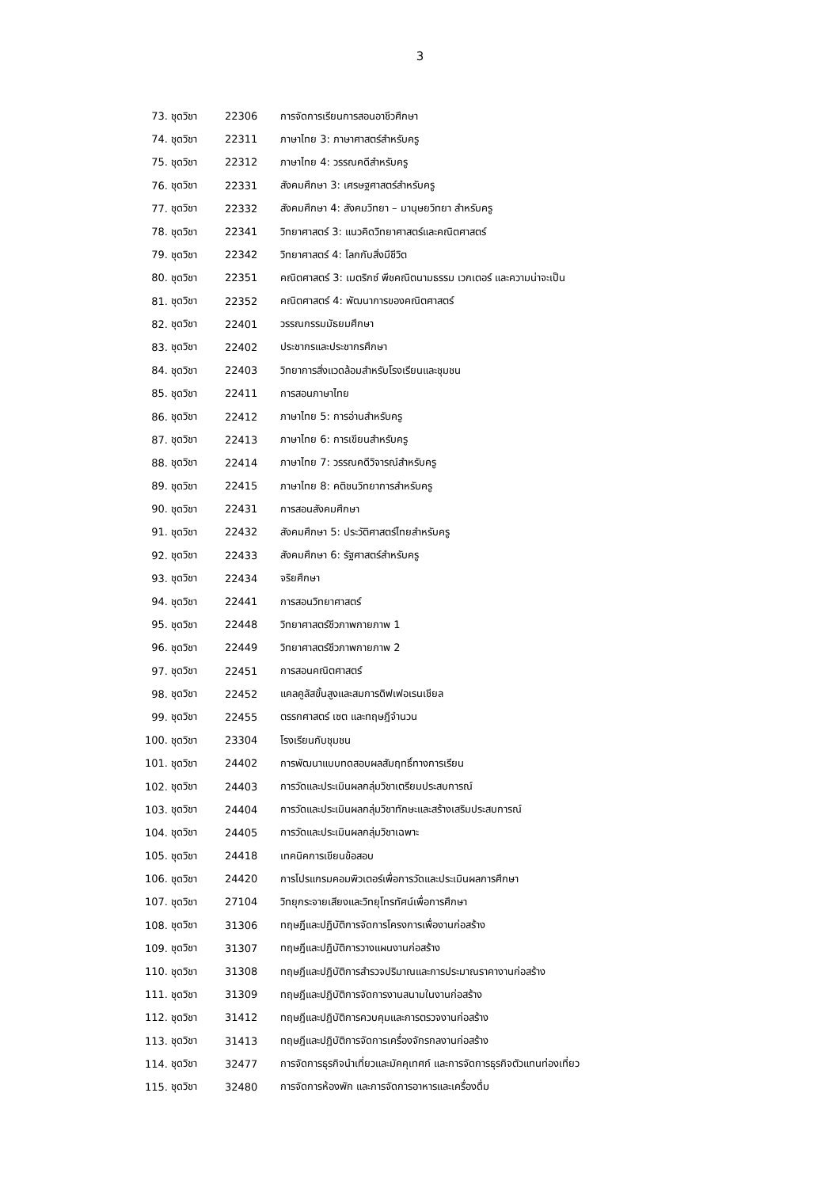3
| 73. | ชุดวิชา | 22306 | การจัดการเรียนการสอนอาชีวศึกษา |
| 74. | ชุดวิชา | 22311 | ภาษาไทย 3: ภาษาศาสตร์สำหรับครู |
| 75. | ชุดวิชา | 22312 | ภาษาไทย 4: วรรณคดีสำหรับครู |
| 76. | ชุดวิชา | 22331 | สังคมศึกษา 3: เศรษฐศาสตร์สำหรับครู |
| 77. | ชุดวิชา | 22332 | สังคมศึกษา 4: สังคมวิทยา – มานุษยวิทยา สำหรับครู |
| 78. | ชุดวิชา | 22341 | วิทยาศาสตร์ 3: แนวคิดวิทยาศาสตร์และคณิตศาสตร์ |
| 79. | ชุดวิชา | 22342 | วิทยาศาสตร์ 4: โลกกับสิ่งมีชีวิต |
| 80. | ชุดวิชา | 22351 | คณิตศาสตร์ 3: เมตริกซ์ พีชคณิตนามธรรม เวกเตอร์ และความน่าจะเป็น |
| 81. | ชุดวิชา | 22352 | คณิตศาสตร์ 4: พัฒนาการของคณิตศาสตร์ |
| 82. | ชุดวิชา | 22401 | วรรณกรรมมัธยมศึกษา |
| 83. | ชุดวิชา | 22402 | ประชากรและประชากรศึกษา |
| 84. | ชุดวิชา | 22403 | วิทยาการสิ่งแวดล้อมสำหรับโรงเรียนและชุมชน |
| 85. | ชุดวิชา | 22411 | การสอนภาษาไทย |
| 86. | ชุดวิชา | 22412 | ภาษาไทย 5: การอ่านสำหรับครู |
| 87. | ชุดวิชา | 22413 | ภาษาไทย 6: การเขียนสำหรับครู |
| 88. | ชุดวิชา | 22414 | ภาษาไทย 7: วรรณคดีวิจารณ์สำหรับครู |
| 89. | ชุดวิชา | 22415 | ภาษาไทย 8: คติชนวิทยาการสำหรับครู |
| 90. | ชุดวิชา | 22431 | การสอนสังคมศึกษา |
| 91. | ชุดวิชา | 22432 | สังคมศึกษา 5: ประวัติศาสตร์ไทยสำหรับครู |
| 92. | ชุดวิชา | 22433 | สังคมศึกษา 6: รัฐศาสตร์สำหรับครู |
| 93. | ชุดวิชา | 22434 | จริยศึกษา |
| 94. | ชุดวิชา | 22441 | การสอนวิทยาศาสตร์ |
| 95. | ชุดวิชา | 22448 | วิทยาศาสตร์ชีวภาพกายภาพ 1 |
| 96. | ชุดวิชา | 22449 | วิทยาศาสตร์ชีวภาพกายภาพ 2 |
| 97. | ชุดวิชา | 22451 | การสอนคณิตศาสตร์ |
| 98. | ชุดวิชา | 22452 | แคลคูลัสขั้นสูงและสมการดิฟเฟอเรนเชียล |
| 99. | ชุดวิชา | 22455 | ตรรกศาสตร์ เซต และทฤษฎีจำนวน |
| 100. | ชุดวิชา | 23304 | โรงเรียนกับชุมชน |
| 101. | ชุดวิชา | 24402 | การพัฒนาแบบทดสอบผลสัมฤทธิ์ทางการเรียน |
| 102. | ชุดวิชา | 24403 | การวัดและประเมินผลกลุ่มวิชาเตรียมประสบการณ์ |
| 103. | ชุดวิชา | 24404 | การวัดและประเมินผลกลุ่มวิชาทักษะและสร้างเสริมประสบการณ์ |
| 104. | ชุดวิชา | 24405 | การวัดและประเมินผลกลุ่มวิชาเฉพาะ |
| 105. | ชุดวิชา | 24418 | เทคนิคการเขียนข้อสอบ |
| 106. | ชุดวิชา | 24420 | การโปรแกรมคอมพิวเตอร์เพื่อการวัดและประเมินผลการศึกษา |
| 107. | ชุดวิชา | 27104 | วิทยุกระจายเสียงและวิทยุโทรทัศน์เพื่อการศึกษา |
| 108. | ชุดวิชา | 31306 | ทฤษฎีและปฏิบัติการจัดการโครงการเพื่องานก่อสร้าง |
| 109. | ชุดวิชา | 31307 | ทฤษฎีและปฏิบัติการวางแผนงานก่อสร้าง |
| 110. | ชุดวิชา | 31308 | ทฤษฎีและปฏิบัติการสำรวจปริมาณและการประมาณราคางานก่อสร้าง |
| 111. | ชุดวิชา | 31309 | ทฤษฎีและปฏิบัติการจัดการงานสนามในงานก่อสร้าง |
| 112. | ชุดวิชา | 31412 | ทฤษฎีและปฏิบัติการควบคุมและการตรวจงานก่อสร้าง |
| 113. | ชุดวิชา | 31413 | ทฤษฎีและปฏิบัติการจัดการเครื่องจักรกลงานก่อสร้าง |
| 114. | ชุดวิชา | 32477 | การจัดการธุรกิจนำเที่ยวและมัคคุเทศก์ และการจัดการธุรกิจตัวแทนท่องเที่ยว |
| 115. | ชุดวิชา | 32480 | การจัดการห้องพัก และการจัดการอาหารและเครื่องดื่ม |